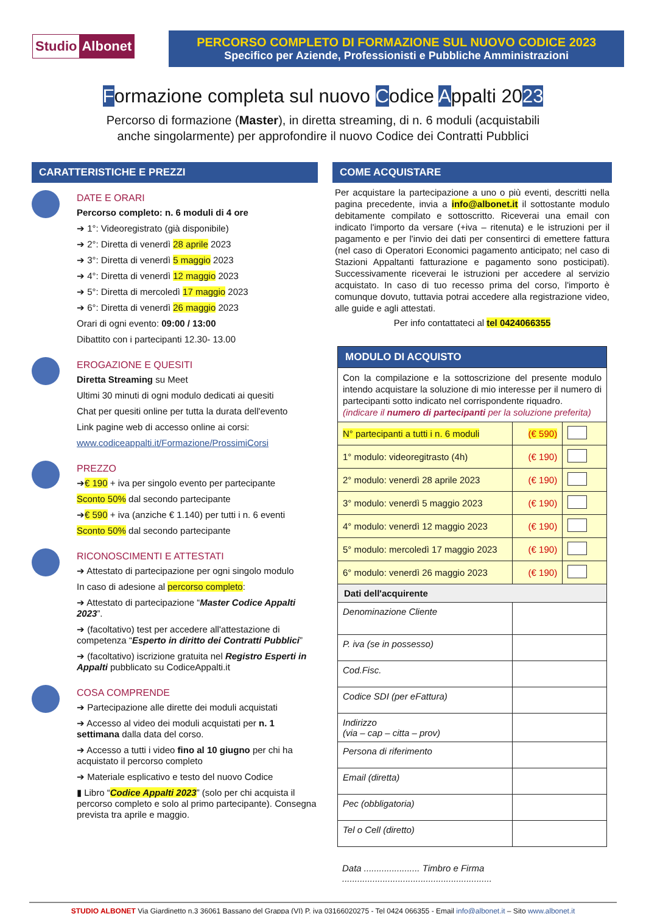Studio Albonet
PERCORSO COMPLETO DI FORMAZIONE SUL NUOVO CODICE 2023
Specifico per Aziende, Professionisti e Pubbliche Amministrazioni
Formazione completa sul nuovo Codice Appalti 2023
Percorso di formazione (Master), in diretta streaming, di n. 6 moduli (acquistabili
anche singolarmente) per approfondire il nuovo Codice dei Contratti Pubblici
CARATTERISTICHE E PREZZI
DATE E ORARI
Percorso completo: n. 6 moduli di 4 ore
➔ 1°: Videoregistrato (già disponibile)
➔ 2°: Diretta di venerdì 28 aprile 2023
➔ 3°: Diretta di venerdì 5 maggio 2023
➔ 4°: Diretta di venerdì 12 maggio 2023
➔ 5°: Diretta di mercoledì 17 maggio 2023
➔ 6°: Diretta di venerdì 26 maggio 2023
Orari di ogni evento: 09:00 / 13:00
Dibattito con i partecipanti 12.30- 13.00
EROGAZIONE E QUESITI
Diretta Streaming su Meet
Ultimi 30 minuti di ogni modulo dedicati ai quesiti
Chat per quesiti online per tutta la durata dell'evento
Link pagine web di accesso online ai corsi:
www.codiceappalti.it/Formazione/ProssimiCorsi
PREZZO
➔€ 190 + iva per singolo evento per partecipante
Sconto 50% dal secondo partecipante
➔€ 590 + iva (anziche € 1.140) per tutti i n. 6 eventi
Sconto 50% dal secondo partecipante
RICONOSCIMENTI E ATTESTATI
➔ Attestato di partecipazione per ogni singolo modulo
In caso di adesione al percorso completo:
➔ Attestato di partecipazione “Master Codice Appalti 2023”.
➔ (facoltativo) test per accedere all'attestazione di competenza “Esperto in diritto dei Contratti Pubblici”
➔ (facoltativo) iscrizione gratuita nel Registro Esperti in Appalti pubblicato su CodiceAppalti.it
COSA COMPRENDE
➔ Partecipazione alle dirette dei moduli acquistati
➔ Accesso al video dei moduli acquistati per n. 1 settimana dalla data del corso.
➔ Accesso a tutti i video fino al 10 giugno per chi ha acquistato il percorso completo
➔ Materiale esplicativo e testo del nuovo Codice
▮ Libro “Codice Appalti 2023” (solo per chi acquista il percorso completo e solo al primo partecipante). Consegna prevista tra aprile e maggio.
COME ACQUISTARE
Per acquistare la partecipazione a uno o più eventi, descritti nella pagina precedente, invia a info@albonet.it il sottostante modulo debitamente compilato e sottoscritto. Riceverai una email con indicato l'importo da versare (+iva – ritenuta) e le istruzioni per il pagamento e per l'invio dei dati per consentirci di emettere fattura (nel caso di Operatori Economici pagamento anticipato; nel caso di Stazioni Appaltanti fatturazione e pagamento sono posticipati). Successivamente riceverai le istruzioni per accedere al servizio acquistato. In caso di tuo recesso prima del corso, l'importo è comunque dovuto, tuttavia potrai accedere alla registrazione video, alle guide e agli attestati.
Per info contattateci al tel 0424066355
| MODULO DI ACQUISTO | | |
| Con la compilazione e la sottoscrizione del presente modulo intendo acquistare la soluzione di mio interesse per il numero di partecipanti sotto indicato nel corrispondente riquadro. (indicare il numero di partecipanti per la soluzione preferita) | | |
| N° partecipanti a tutti i n. 6 moduli | (€ 590) | |
| 1° modulo: videoregitrasto (4h) | (€ 190) | |
| 2° modulo: venerdì 28 aprile 2023 | (€ 190) | |
| 3° modulo: venerdì 5 maggio 2023 | (€ 190) | |
| 4° modulo: venerdì 12 maggio 2023 | (€ 190) | |
| 5° modulo: mercoledì 17 maggio 2023 | (€ 190) | |
| 6° modulo: venerdì 26 maggio 2023 | (€ 190) | |
| Dati dell'acquirente | | |
| Denominazione Cliente | | |
| P. iva (se in possesso) | | |
| Cod.Fisc. | | |
| Codice SDI (per eFattura) | | |
| Indirizzo (via – cap – citta – prov) | | |
| Persona di riferimento | | |
| Email (diretta) | | |
| Pec (obbligatoria) | | |
| Tel o Cell (diretto) | | |
Data ...................... Timbro e Firma ...........................................................
STUDIO ALBONET Via Giardinetto n.3 36061 Bassano del Grappa (VI) P. iva 03166020275 - Tel 0424 066355 - Email info@albonet.it – Sito www.albonet.it